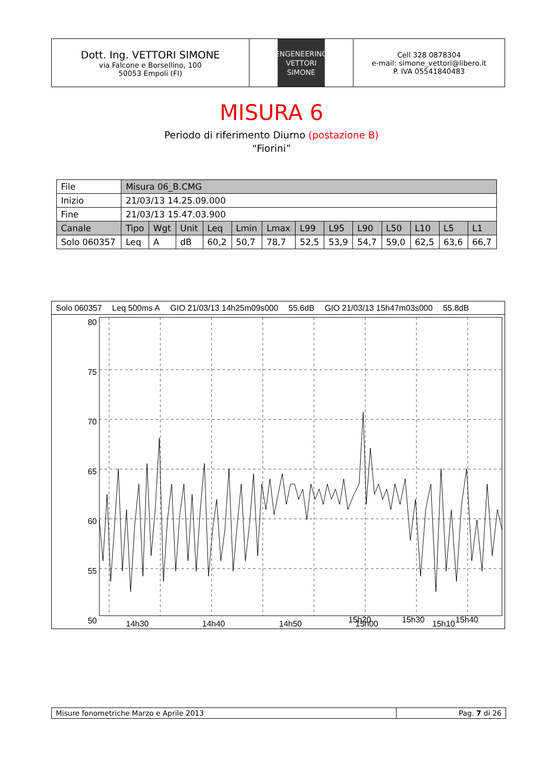Dott. Ing. VETTORI SIMONE
via Falcone e Borsellino, 100
50053 Empoli (FI)
ENGENEERING
VETTORI
SIMONE
Cell 328 0878304
e-mail: simone_vettori@libero.it
P. IVA 05541840483
MISURA 6
Periodo di riferimento Diurno (postazione B)
“Fiorini”
| File | Misura 06_B.CMG | | | | | | | | | | | | |
| Inizio | 21/03/13 14.25.09.000 | | | | | | | | | | | | |
| Fine | 21/03/13 15.47.03.900 | | | | | | | | | | | | |
| Canale | Tipo | Wgt | Unit | Leq | Lmin | Lmax | L99 | L95 | L90 | L50 | L10 | L5 | L1 |
| Solo 060357 | Leq | A | dB | 60,2 | 50,7 | 78,7 | 52,5 | 53,9 | 54,7 | 59,0 | 62,5 | 63,6 | 66,7 |
Solo 060357 Leq 500ms A GIO 21/03/13 14h25m09s000 55.6dB GIO 21/03/13 15h47m03s000 55.8dB
80
75
70
65
60
55
50
14h30
14h40
14h50
15h00
15h10
15h20 15h30 15h40
Misure fonometriche Marzo e Aprile 2013 Pag. 7 di 26